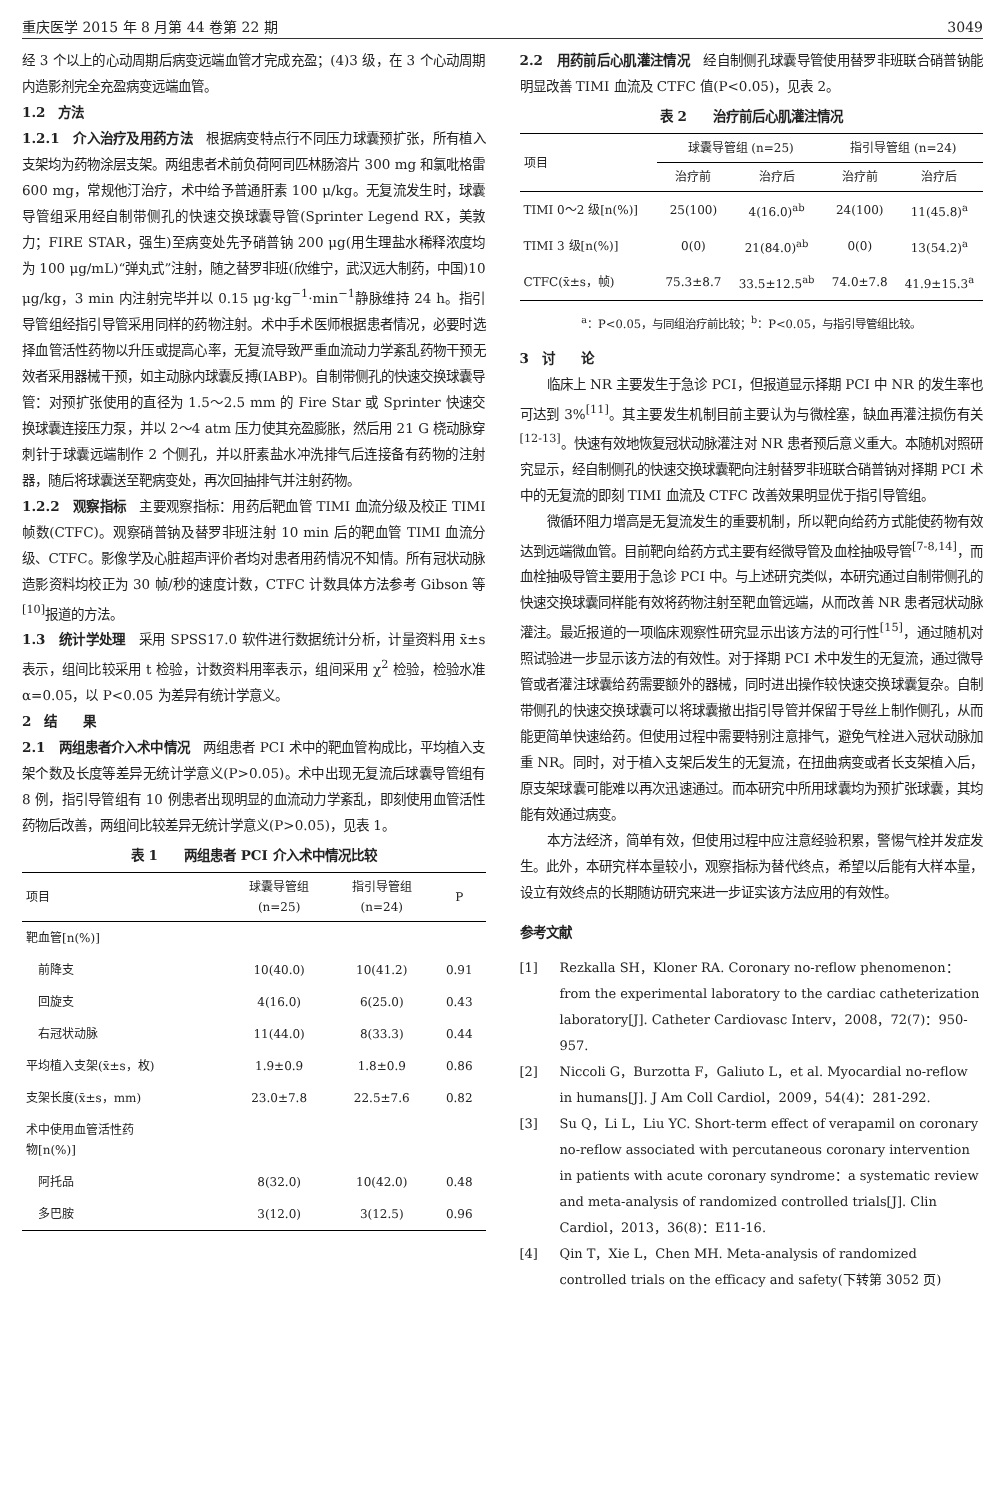重庆医学 2015 年 8 月第 44 卷第 22 期 3049
经 3 个以上的心动周期后病变远端血管才完成充盈；(4)3 级，在 3 个心动周期内造影剂完全充盈病变远端血管。
1.2　方法
1.2.1　介入治疗及用药方法　根据病变特点行不同压力球囊预扩张，所有植入支架均为药物涂层支架。两组患者术前负荷阿司匹林肠溶片 300 mg 和氯吡格雷 600 mg，常规他汀治疗，术中给予普通肝素 100 μ/kg。无复流发生时，球囊导管组采用经自制带侧孔的快速交换球囊导管(Sprinter Legend RX，美敦力；FIRE STAR，强生)至病变处先予硝普钠 200 μg(用生理盐水稀释浓度均为 100 μg/mL)“弹丸式”注射，随之替罗非班(欣维宁，武汉远大制药，中国)10 μg/kg，3 min 内注射完毕并以 0.15 μg·kg<sup>−1</sup>·min<sup>−1</sup>静脉维持 24 h。指引导管组经指引导管采用同样的药物注射。术中手术医师根据患者情况，必要时选择血管活性药物以升压或提高心率，无复流导致严重血流动力学紊乱药物干预无效者采用器械干预，如主动脉内球囊反搏(IABP)。自制带侧孔的快速交换球囊导管：对预扩张使用的直径为 1.5～2.5 mm 的 Fire Star 或 Sprinter 快速交换球囊连接压力泵，并以 2～4 atm 压力使其充盈膨胀，然后用 21 G 桡动脉穿刺针于球囊远端制作 2 个侧孔，并以肝素盐水冲洗排气后连接备有药物的注射器，随后将球囊送至靶病变处，再次回抽排气并注射药物。
1.2.2　观察指标　主要观察指标：用药后靶血管 TIMI 血流分级及校正 TIMI 帧数(CTFC)。观察硝普钠及替罗非班注射 10 min 后的靶血管 TIMI 血流分级、CTFC。影像学及心脏超声评价者均对患者用药情况不知情。所有冠状动脉造影资料均校正为 30 帧/秒的速度计数，CTFC 计数具体方法参考 Gibson 等<sup>[10]</sup>报道的方法。
1.3　统计学处理　采用 SPSS17.0 软件进行数据统计分析，计量资料用 x̄±s 表示，组间比较采用 t 检验，计数资料用率表示，组间采用 χ<sup>2</sup> 检验，检验水准 α=0.05，以 P<0.05 为差异有统计学意义。
2　结　　果
2.1　两组患者介入术中情况　两组患者 PCI 术中的靶血管构成比，平均植入支架个数及长度等差异无统计学意义(P>0.05)。术中出现无复流后球囊导管组有 8 例，指引导管组有 10 例患者出现明显的血流动力学紊乱，即刻使用血管活性药物后改善，两组间比较差异无统计学意义(P>0.05)，见表 1。
表 1　　两组患者 PCI 介入术中情况比较
| 项目 | 球囊导管组 (n=25) | 指引导管组 (n=24) | P |
| --- | --- | --- | --- |
| 靶血管[n(%)] | | | |
| 前降支 | 10(40.0) | 10(41.2) | 0.91 |
| 回旋支 | 4(16.0) | 6(25.0) | 0.43 |
| 右冠状动脉 | 11(44.0) | 8(33.3) | 0.44 |
| 平均植入支架(x̄±s，枚) | 1.9±0.9 | 1.8±0.9 | 0.86 |
| 支架长度(x̄±s，mm) | 23.0±7.8 | 22.5±7.6 | 0.82 |
| 术中使用血管活性药 物[n(%)] | | | |
| 阿托品 | 8(32.0) | 10(42.0) | 0.48 |
| 多巴胺 | 3(12.0) | 3(12.5) | 0.96 |
2.2　用药前后心肌灌注情况　经自制侧孔球囊导管使用替罗非班联合硝普钠能明显改善 TIMI 血流及 CTFC 值(P<0.05)，见表 2。
表 2　　治疗前后心肌灌注情况
| 项目 | 球囊导管组 (n=25) | | 指引导管组 (n=24) | |
| --- | --- | --- | --- | --- |
| | 治疗前 | 治疗后 | 治疗前 | 治疗后 |
| TIMI 0～2 级[n(%)] | 25(100) | 4(16.0)<sup>ab</sup> | 24(100) | 11(45.8)<sup>a</sup> |
| TIMI 3 级[n(%)] | 0(0) | 21(84.0)<sup>ab</sup> | 0(0) | 13(54.2)<sup>a</sup> |
| CTFC(x̄±s，帧) | 75.3±8.7 | 33.5±12.5<sup>ab</sup> | 74.0±7.8 | 41.9±15.3<sup>a</sup> |
<sup>a</sup>：P<0.05，与同组治疗前比较；<sup>b</sup>：P<0.05，与指引导管组比较。
3　讨　　论
临床上 NR 主要发生于急诊 PCI，但报道显示择期 PCI 中 NR 的发生率也可达到 3%<sup>[11]</sup>。其主要发生机制目前主要认为与微栓塞，缺血再灌注损伤有关<sup>[12-13]</sup>。快速有效地恢复冠状动脉灌注对 NR 患者预后意义重大。本随机对照研究显示，经自制侧孔的快速交换球囊靶向注射替罗非班联合硝普钠对择期 PCI 术中的无复流的即刻 TIMI 血流及 CTFC 改善效果明显优于指引导管组。
微循环阻力增高是无复流发生的重要机制，所以靶向给药方式能使药物有效达到远端微血管。目前靶向给药方式主要有经微导管及血栓抽吸导管<sup>[7-8,14]</sup>，而血栓抽吸导管主要用于急诊 PCI 中。与上述研究类似，本研究通过自制带侧孔的快速交换球囊同样能有效将药物注射至靶血管远端，从而改善 NR 患者冠状动脉灌注。最近报道的一项临床观察性研究显示出该方法的可行性<sup>[15]</sup>，通过随机对照试验进一步显示该方法的有效性。对于择期 PCI 术中发生的无复流，通过微导管或者灌注球囊给药需要额外的器械，同时进出操作较快速交换球囊复杂。自制带侧孔的快速交换球囊可以将球囊撤出指引导管并保留于导丝上制作侧孔，从而能更简单快速给药。但使用过程中需要特别注意排气，避免气栓进入冠状动脉加重 NR。同时，对于植入支架后发生的无复流，在扭曲病变或者长支架植入后，原支架球囊可能难以再次迅速通过。而本研究中所用球囊均为预扩张球囊，其均能有效通过病变。
本方法经济，简单有效，但使用过程中应注意经验积累，警惕气栓并发症发生。此外，本研究样本量较小，观察指标为替代终点，希望以后能有大样本量，设立有效终点的长期随访研究来进一步证实该方法应用的有效性。
参考文献
[1] Rezkalla SH，Kloner RA. Coronary no-reflow phenomenon：from the experimental laboratory to the cardiac catheterization laboratory[J]. Catheter Cardiovasc Interv，2008，72(7)：950-957.
[2] Niccoli G，Burzotta F，Galiuto L，et al. Myocardial no-reflow in humans[J]. J Am Coll Cardiol，2009，54(4)：281-292.
[3] Su Q，Li L，Liu YC. Short-term effect of verapamil on coronary no-reflow associated with percutaneous coronary intervention in patients with acute coronary syndrome：a systematic review and meta-analysis of randomized controlled trials[J]. Clin Cardiol，2013，36(8)：E11-16.
[4] Qin T，Xie L，Chen MH. Meta-analysis of randomized controlled trials on the efficacy and safety(下转第 3052 页)